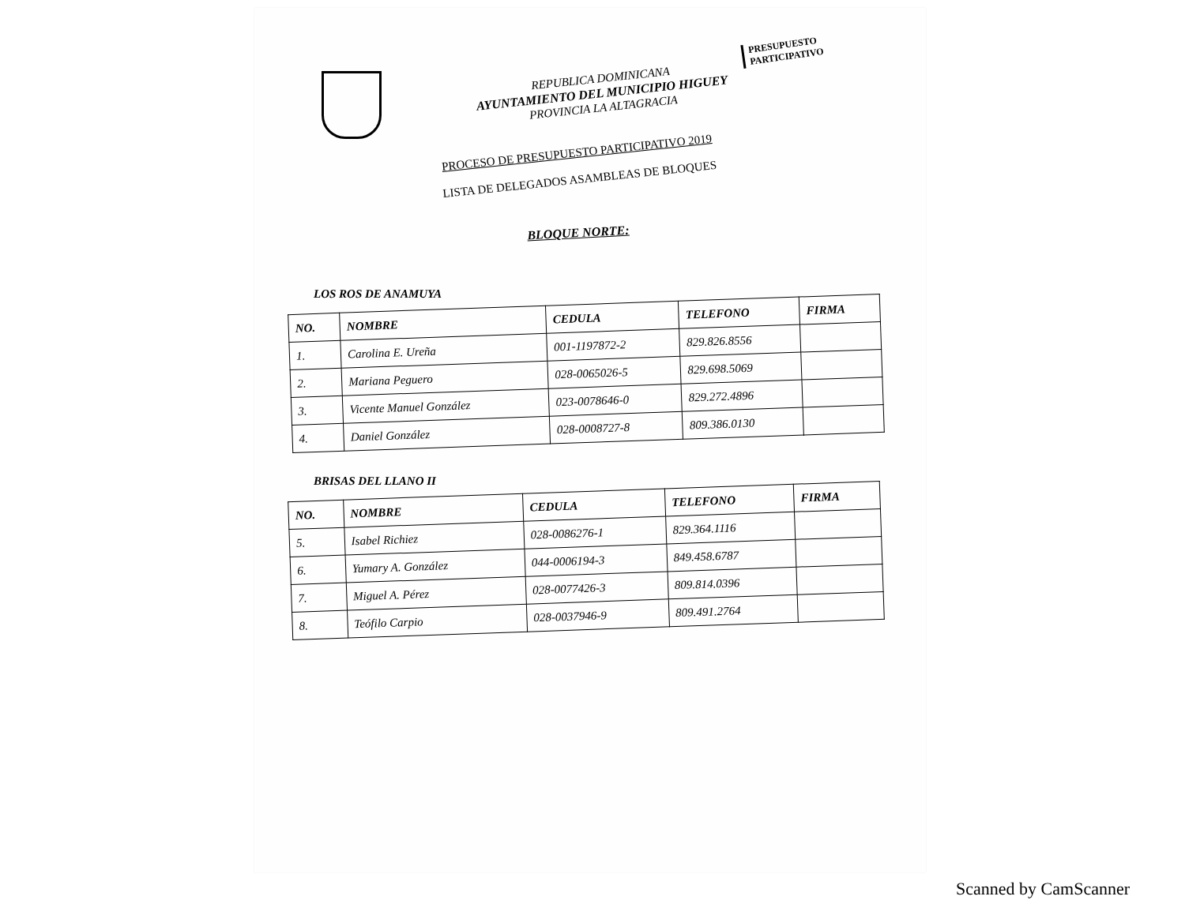PRESUPUESTO
PARTICIPATIVO
REPUBLICA DOMINICANA
AYUNTAMIENTO DEL MUNICIPIO HIGUEY
PROVINCIA LA ALTAGRACIA
PROCESO DE PRESUPUESTO PARTICIPATIVO 2019
LISTA DE DELEGADOS ASAMBLEAS DE BLOQUES
BLOQUE NORTE:
LOS ROS DE ANAMUYA
| NO. | NOMBRE | CEDULA | TELEFONO | FIRMA |
| --- | --- | --- | --- | --- |
| 1. | Carolina E. Ureña | 001-1197872-2 | 829.826.8556 | |
| 2. | Mariana Peguero | 028-0065026-5 | 829.698.5069 | |
| 3. | Vicente Manuel González | 023-0078646-0 | 829.272.4896 | |
| 4. | Daniel González | 028-0008727-8 | 809.386.0130 | |
BRISAS DEL LLANO II
| NO. | NOMBRE | CEDULA | TELEFONO | FIRMA |
| --- | --- | --- | --- | --- |
| 5. | Isabel Richiez | 028-0086276-1 | 829.364.1116 | |
| 6. | Yumary A. González | 044-0006194-3 | 849.458.6787 | |
| 7. | Miguel A. Pérez | 028-0077426-3 | 809.814.0396 | |
| 8. | Teófilo Carpio | 028-0037946-9 | 809.491.2764 | |
Scanned by CamScanner